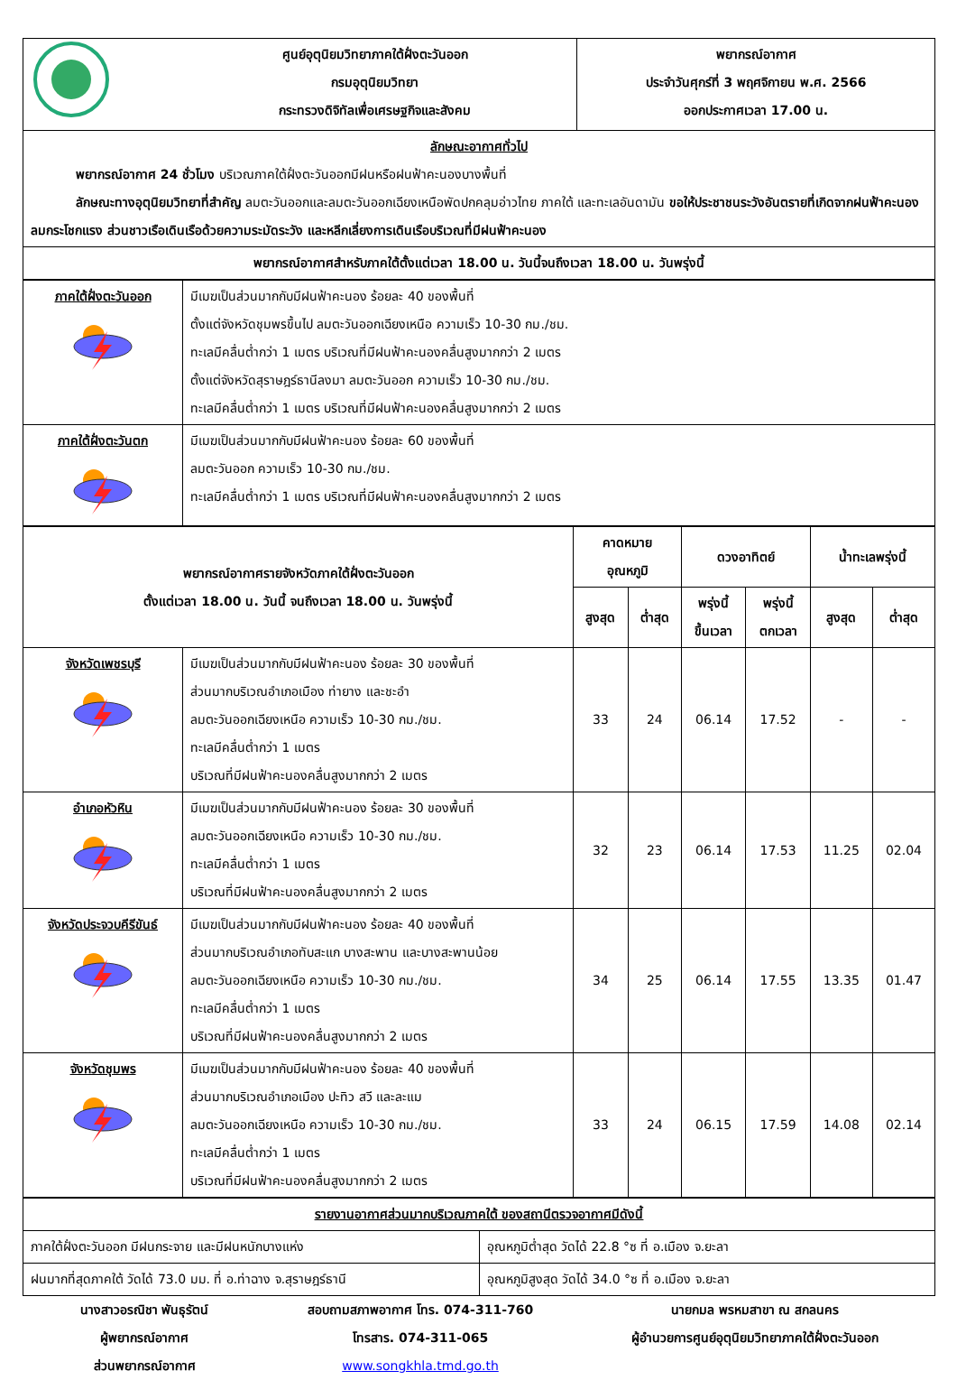| | ศูนย์อุตุนิยมวิทยาภาคใต้ฝั่งตะวันออก กรมอุตุนิยมวิทยา กระทรวงดิจิทัลเพื่อเศรษฐกิจและสังคม | พยากรณ์อากาศ ประจำวันศุกร์ที่ 3 พฤศจิกายน พ.ศ. 2566 ออกประกาศเวลา 17.00 น. |
| ลักษณะอากาศทั่วไป พยากรณ์อากาศ 24 ชั่วโมง บริเวณภาคใต้ฝั่งตะวันออกมีฝนหรือฝนฟ้าคะนองบางพื้นที่ ลักษณะทางอุตุนิยมวิทยาที่สำคัญ ลมตะวันออกและลมตะวันออกเฉียงเหนือพัดปกคลุมอ่าวไทย ภาคใต้ และทะเลอันดามัน ขอให้ประชาชนระวังอันตรายที่เกิดจากฝนฟ้าคะนอง ลมกระโชกแรง ส่วนชาวเรือเดินเรือด้วยความระมัดระวัง และหลีกเลี่ยงการเดินเรือบริเวณที่มีฝนฟ้าคะนอง | | |
| พยากรณ์อากาศสำหรับภาคใต้ตั้งแต่เวลา 18.00 น. วันนี้จนถึงเวลา 18.00 น. วันพรุ่งนี้ | | |
| ภาคใต้ฝั่งตะวันออก | มีเมฆเป็นส่วนมากกับมีฝนฟ้าคะนอง ร้อยละ 40 ของพื้นที่ ตั้งแต่จังหวัดชุมพรขึ้นไป ลมตะวันออกเฉียงเหนือ ความเร็ว 10-30 กม./ชม. ทะเลมีคลื่นต่ำกว่า 1 เมตร บริเวณที่มีฝนฟ้าคะนองคลื่นสูงมากกว่า 2 เมตร ตั้งแต่จังหวัดสุราษฎร์ธานีลงมา ลมตะวันออก ความเร็ว 10-30 กม./ชม. ทะเลมีคลื่นต่ำกว่า 1 เมตร บริเวณที่มีฝนฟ้าคะนองคลื่นสูงมากกว่า 2 เมตร |
| ภาคใต้ฝั่งตะวันตก | มีเมฆเป็นส่วนมากกับมีฝนฟ้าคะนอง ร้อยละ 60 ของพื้นที่ ลมตะวันออก ความเร็ว 10-30 กม./ชม. ทะเลมีคลื่นต่ำกว่า 1 เมตร บริเวณที่มีฝนฟ้าคะนองคลื่นสูงมากกว่า 2 เมตร |
| พยากรณ์อากาศรายจังหวัดภาคใต้ฝั่งตะวันออก ตั้งแต่เวลา 18.00 น. วันนี้ จนถึงเวลา 18.00 น. วันพรุ่งนี้ | | คาดหมาย อุณหภูมิ | | ดวงอาทิตย์ | | น้ำทะเลพรุ่งนี้ | |
| --- | --- | --- | --- | --- | --- | --- | --- |
| | | สูงสุด | ต่ำสุด | พรุ่งนี้ ขึ้นเวลา | พรุ่งนี้ ตกเวลา | สูงสุด | ต่ำสุด |
| จังหวัดเพชรบุรี | มีเมฆเป็นส่วนมากกับมีฝนฟ้าคะนอง ร้อยละ 30 ของพื้นที่ ส่วนมากบริเวณอำเภอเมือง ท่ายาง และชะอำ ลมตะวันออกเฉียงเหนือ ความเร็ว 10-30 กม./ชม. ทะเลมีคลื่นต่ำกว่า 1 เมตร บริเวณที่มีฝนฟ้าคะนองคลื่นสูงมากกว่า 2 เมตร | 33 | 24 | 06.14 | 17.52 | - | - |
| อำเภอหัวหิน | มีเมฆเป็นส่วนมากกับมีฝนฟ้าคะนอง ร้อยละ 30 ของพื้นที่ ลมตะวันออกเฉียงเหนือ ความเร็ว 10-30 กม./ชม. ทะเลมีคลื่นต่ำกว่า 1 เมตร บริเวณที่มีฝนฟ้าคะนองคลื่นสูงมากกว่า 2 เมตร | 32 | 23 | 06.14 | 17.53 | 11.25 | 02.04 |
| จังหวัดประจวบคีรีขันธ์ | มีเมฆเป็นส่วนมากกับมีฝนฟ้าคะนอง ร้อยละ 40 ของพื้นที่ ส่วนมากบริเวณอำเภอทับสะแก บางสะพาน และบางสะพานน้อย ลมตะวันออกเฉียงเหนือ ความเร็ว 10-30 กม./ชม. ทะเลมีคลื่นต่ำกว่า 1 เมตร บริเวณที่มีฝนฟ้าคะนองคลื่นสูงมากกว่า 2 เมตร | 34 | 25 | 06.14 | 17.55 | 13.35 | 01.47 |
| จังหวัดชุมพร | มีเมฆเป็นส่วนมากกับมีฝนฟ้าคะนอง ร้อยละ 40 ของพื้นที่ ส่วนมากบริเวณอำเภอเมือง ปะทิว สวี และละแม ลมตะวันออกเฉียงเหนือ ความเร็ว 10-30 กม./ชม. ทะเลมีคลื่นต่ำกว่า 1 เมตร บริเวณที่มีฝนฟ้าคะนองคลื่นสูงมากกว่า 2 เมตร | 33 | 24 | 06.15 | 17.59 | 14.08 | 02.14 |
| รายงานอากาศส่วนมากบริเวณภาคใต้ ของสถานีตรวจอากาศมีดังนี้ | |
| ภาคใต้ฝั่งตะวันออก มีฝนกระจาย และมีฝนหนักบางแห่ง | อุณหภูมิต่ำสุด วัดได้ 22.8 °ซ ที่ อ.เมือง จ.ยะลา |
| ฝนมากที่สุดภาคใต้ วัดได้ 73.0 มม. ที่ อ.ท่าฉาง จ.สุราษฎร์ธานี | อุณหภูมิสูงสุด วัดได้ 34.0 °ซ ที่ อ.เมือง จ.ยะลา |
นางสาวอรณิชา พันธุรัตน์
ผู้พยากรณ์อากาศ
ส่วนพยากรณ์อากาศ
สอบถามสภาพอากาศ โทร. 074-311-760
โทรสาร. 074-311-065
www.songkhla.tmd.go.th
นายกมล พรหมสาขา ณ สกลนคร
ผู้อำนวยการศูนย์อุตุนิยมวิทยาภาคใต้ฝั่งตะวันออก